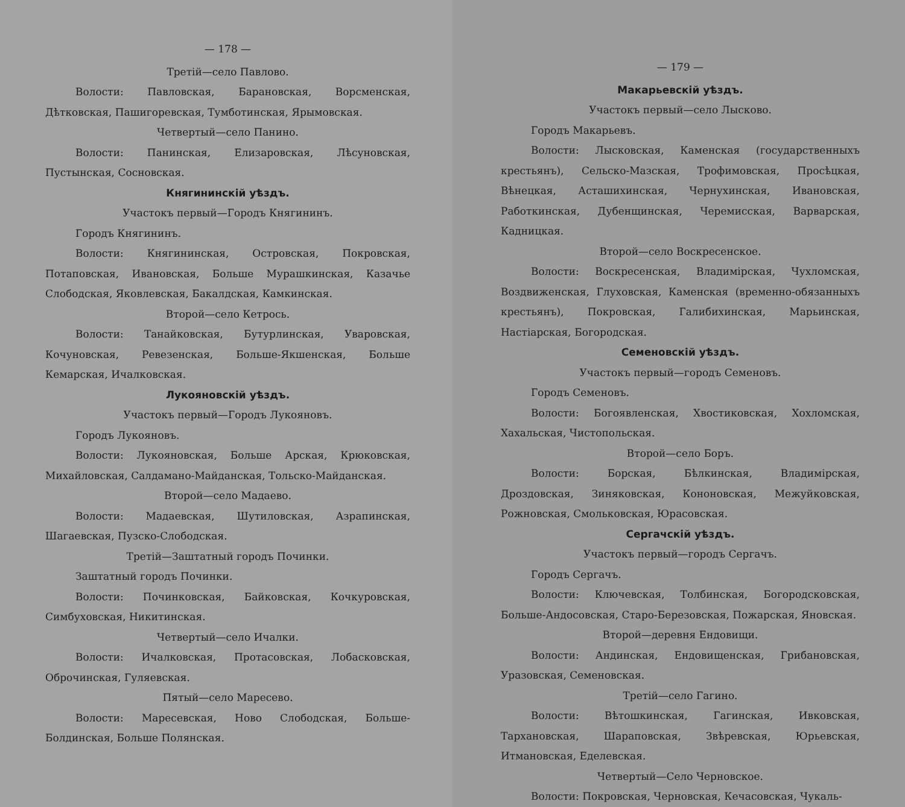— 178 —
Третій—село Павлово.
Волости: Павловская, Барановская, Ворсменская, Дѣтковская, Пашигоревская, Тумботинская, Ярымовская.
Четвертый—село Панино.
Волости: Панинская, Елизаровская, Лѣсуновская, Пустынская, Сосновская.
Княгининскій уѣздъ.
Участокъ первый—Городъ Княгининъ.
Городъ Княгининъ.
Волости: Княгининская, Островская, Покровская, Потаповская, Ивановская, Больше Мурашкинская, Казачье Слободская, Яковлевская, Бакалдская, Камкинская.
Второй—село Кетрось.
Волости: Танайковская, Бутурлинская, Уваровская, Кочуновская, Ревезенская, Больше-Якшенская, Больше Кемарская, Ичалковская.
Лукояновскій уѣздъ.
Участокъ первый—Городъ Лукояновъ.
Городъ Лукояновъ.
Волости: Лукояновская, Больше Арская, Крюковская, Михайловская, Салдамано-Майданская, Тольско-Майданская.
Второй—село Мадаево.
Волости: Мадаевская, Шутиловская, Азрапинская, Шагаевская, Пузско-Слободская.
Третій—Заштатный городъ Починки.
Заштатный городъ Починки.
Волости: Починковская, Байковская, Кочкуровская, Симбуховская, Никитинская.
Четвертый—село Ичалки.
Волости: Ичалковская, Протасовская, Лобасковская, Оброчинская, Гуляевская.
Пятый—село Маресево.
Волости: Маресевская, Ново Слободская, Больше-Болдинская, Больше Полянская.
— 179 —
Макарьевскій уѣздъ.
Участокъ первый—село Лысково.
Городъ Макарьевъ.
Волости: Лысковская, Каменская (государственныхъ крестьянъ), Сельско-Мазская, Трофимовская, Просѣцкая, Вѣнецкая, Асташихинская, Чернухинская, Ивановская, Работкинская, Дубенщинская, Черемисская, Варварская, Кадницкая.
Второй—село Воскресенское.
Волости: Воскресенская, Владимірская, Чухломская, Воздвиженская, Глуховская, Каменская (временно-обязанныхъ крестьянъ), Покровская, Галибихинская, Марьинская, Настіарская, Богородская.
Семеновскій уѣздъ.
Участокъ первый—городъ Семеновъ.
Городъ Семеновъ.
Волости: Богоявленская, Хвостиковская, Хохломская, Хахальская, Чистопольская.
Второй—село Боръ.
Волости: Борская, Бѣлкинская, Владимірская, Дроздовская, Зиняковская, Кононовская, Межуйковская, Рожновская, Смольковская, Юрасовская.
Сергачскій уѣздъ.
Участокъ первый—городъ Сергачъ.
Городъ Сергачъ.
Волости: Ключевская, Толбинская, Богородсковская, Больше-Андосовская, Старо-Березовская, Пожарская, Яновская.
Второй—деревня Ендовищи.
Волости: Андинская, Ендовищенская, Грибановская, Уразовская, Семеновская.
Третій—село Гагино.
Волости: Вѣтошкинская, Гагинская, Ивковская, Тархановская, Шараповская, Звѣревская, Юрьевская, Итмановская, Еделевская.
Четвертый—Село Черновское.
Волости: Покровская, Черновская, Кечасовская, Чукаль-